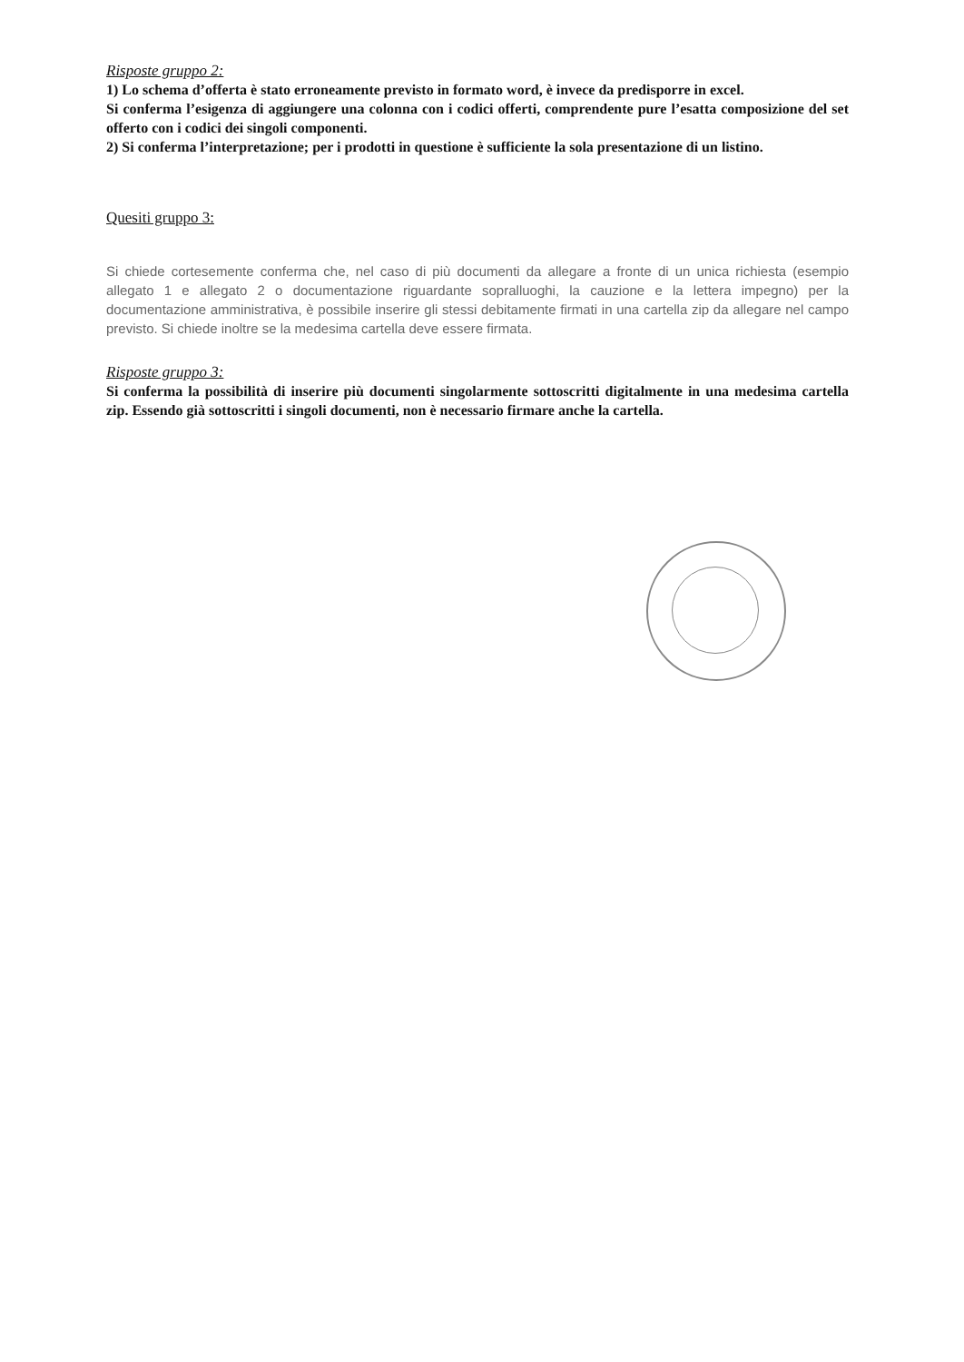Risposte gruppo 2:
1) Lo schema d’offerta è stato erroneamente previsto in formato word, è invece da predisporre in excel.
Si conferma l’esigenza di aggiungere una colonna con i codici offerti, comprendente pure l’esatta composizione del set offerto con i codici dei singoli componenti.
2) Si conferma l’interpretazione; per i prodotti in questione è sufficiente la sola presentazione di un listino.
Quesiti gruppo 3:
Si chiede cortesemente conferma che, nel caso di più documenti da allegare a fronte di un unica richiesta (esempio allegato 1 e allegato 2 o documentazione riguardante sopralluoghi, la cauzione e la lettera impegno) per la documentazione amministrativa, è possibile inserire gli stessi debitamente firmati in una cartella zip da allegare nel campo previsto. Si chiede inoltre se la medesima cartella deve essere firmata.
Risposte gruppo 3:
Si conferma la possibilità di inserire più documenti singolarmente sottoscritti digitalmente in una medesima cartella zip. Essendo già sottoscritti i singoli documenti, non è necessario firmare anche la cartella.